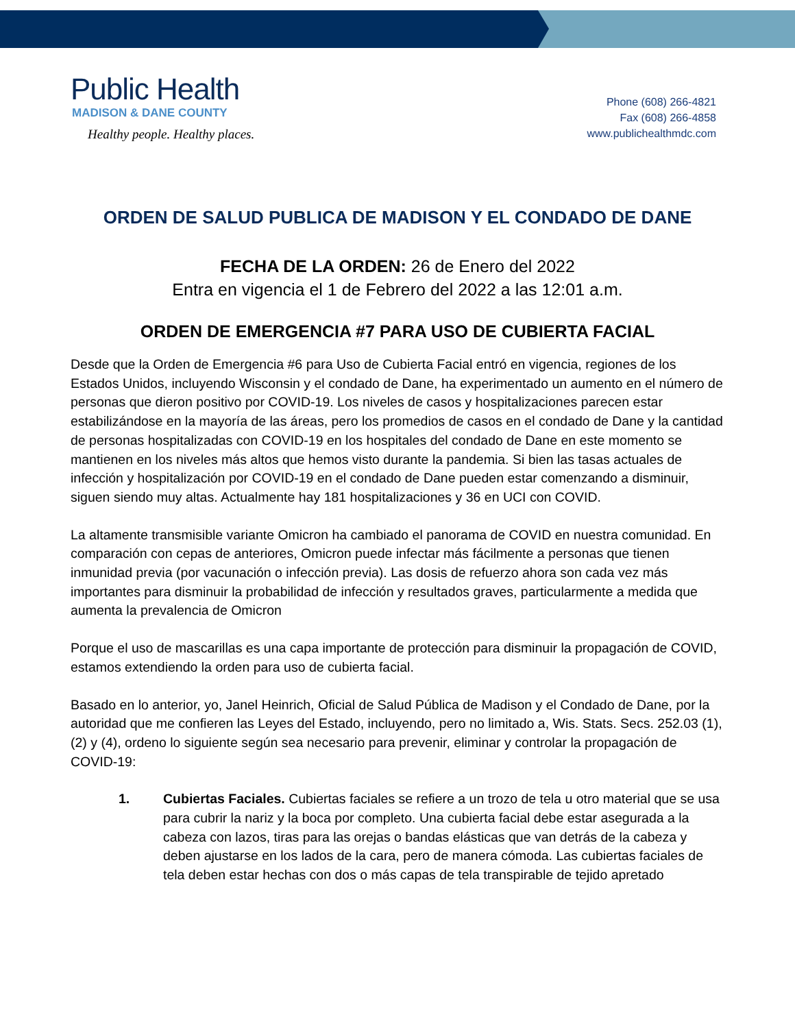Public Health
MADISON & DANE COUNTY
Healthy people. Healthy places.
Phone (608) 266-4821
Fax (608) 266-4858
www.publichealthmdc.com
ORDEN DE SALUD PUBLICA DE MADISON Y EL CONDADO DE DANE
FECHA DE LA ORDEN: 26 de Enero del 2022
Entra en vigencia el 1 de Febrero del 2022 a las 12:01 a.m.
ORDEN DE EMERGENCIA #7 PARA USO DE CUBIERTA FACIAL
Desde que la Orden de Emergencia #6 para Uso de Cubierta Facial entró en vigencia, regiones de los Estados Unidos, incluyendo Wisconsin y el condado de Dane, ha experimentado un aumento en el número de personas que dieron positivo por COVID-19. Los niveles de casos y hospitalizaciones parecen estar estabilizándose en la mayoría de las áreas, pero los promedios de casos en el condado de Dane y la cantidad de personas hospitalizadas con COVID-19 en los hospitales del condado de Dane en este momento se mantienen en los niveles más altos que hemos visto durante la pandemia. Si bien las tasas actuales de infección y hospitalización por COVID-19 en el condado de Dane pueden estar comenzando a disminuir, siguen siendo muy altas. Actualmente hay 181 hospitalizaciones y 36 en UCI con COVID.
La altamente transmisible variante Omicron ha cambiado el panorama de COVID en nuestra comunidad. En comparación con cepas de anteriores, Omicron puede infectar más fácilmente a personas que tienen inmunidad previa (por vacunación o infección previa). Las dosis de refuerzo ahora son cada vez más importantes para disminuir la probabilidad de infección y resultados graves, particularmente a medida que aumenta la prevalencia de Omicron
Porque el uso de mascarillas es una capa importante de protección para disminuir la propagación de COVID, estamos extendiendo la orden para uso de cubierta facial.
Basado en lo anterior, yo, Janel Heinrich, Oficial de Salud Pública de Madison y el Condado de Dane, por la autoridad que me confieren las Leyes del Estado, incluyendo, pero no limitado a, Wis. Stats. Secs. 252.03 (1), (2) y (4), ordeno lo siguiente según sea necesario para prevenir, eliminar y controlar la propagación de COVID-19:
1. Cubiertas Faciales. Cubiertas faciales se refiere a un trozo de tela u otro material que se usa para cubrir la nariz y la boca por completo. Una cubierta facial debe estar asegurada a la cabeza con lazos, tiras para las orejas o bandas elásticas que van detrás de la cabeza y deben ajustarse en los lados de la cara, pero de manera cómoda. Las cubiertas faciales de tela deben estar hechas con dos o más capas de tela transpirable de tejido apretado